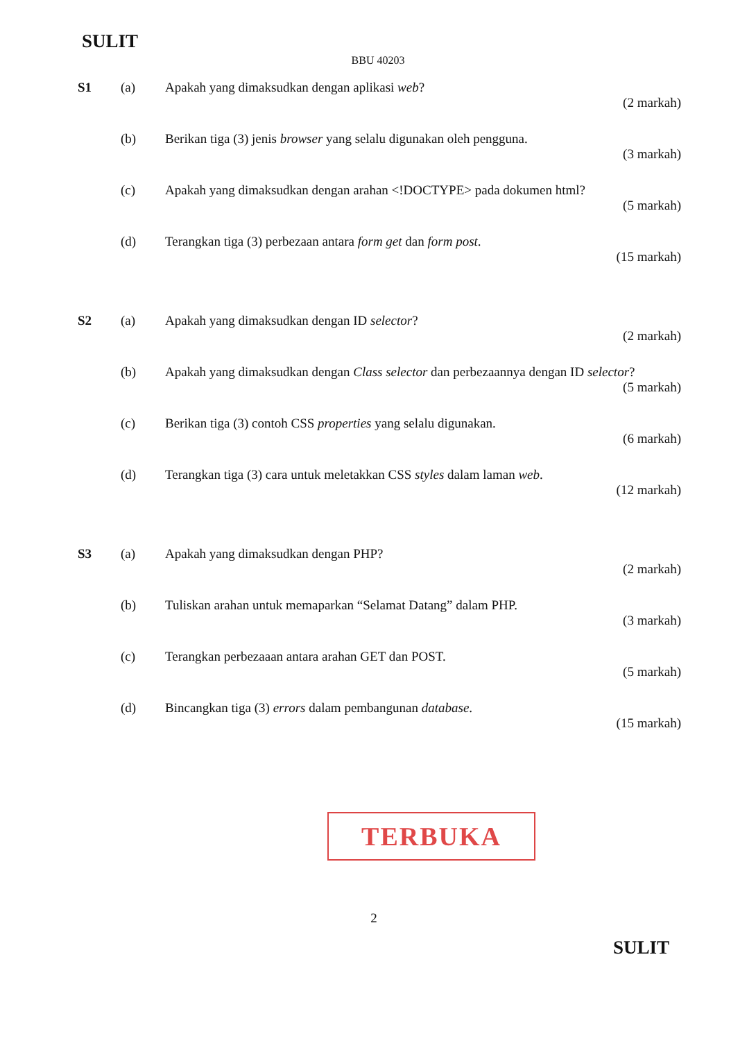SULIT
BBU 40203
S1 (a) Apakah yang dimaksudkan dengan aplikasi web?
(2 markah)
(b) Berikan tiga (3) jenis browser yang selalu digunakan oleh pengguna.
(3 markah)
(c) Apakah yang dimaksudkan dengan arahan <!DOCTYPE> pada dokumen html?
(5 markah)
(d) Terangkan tiga (3) perbezaan antara form get dan form post.
(15 markah)
S2 (a) Apakah yang dimaksudkan dengan ID selector?
(2 markah)
(b) Apakah yang dimaksudkan dengan Class selector dan perbezaannya dengan ID selector?
(5 markah)
(c) Berikan tiga (3) contoh CSS properties yang selalu digunakan.
(6 markah)
(d) Terangkan tiga (3) cara untuk meletakkan CSS styles dalam laman web.
(12 markah)
S3 (a) Apakah yang dimaksudkan dengan PHP?
(2 markah)
(b) Tuliskan arahan untuk memaparkan “Selamat Datang” dalam PHP.
(3 markah)
(c) Terangkan perbezaaan antara arahan GET dan POST.
(5 markah)
(d) Bincangkan tiga (3) errors dalam pembangunan database.
(15 markah)
TERBUKA
2
SULIT